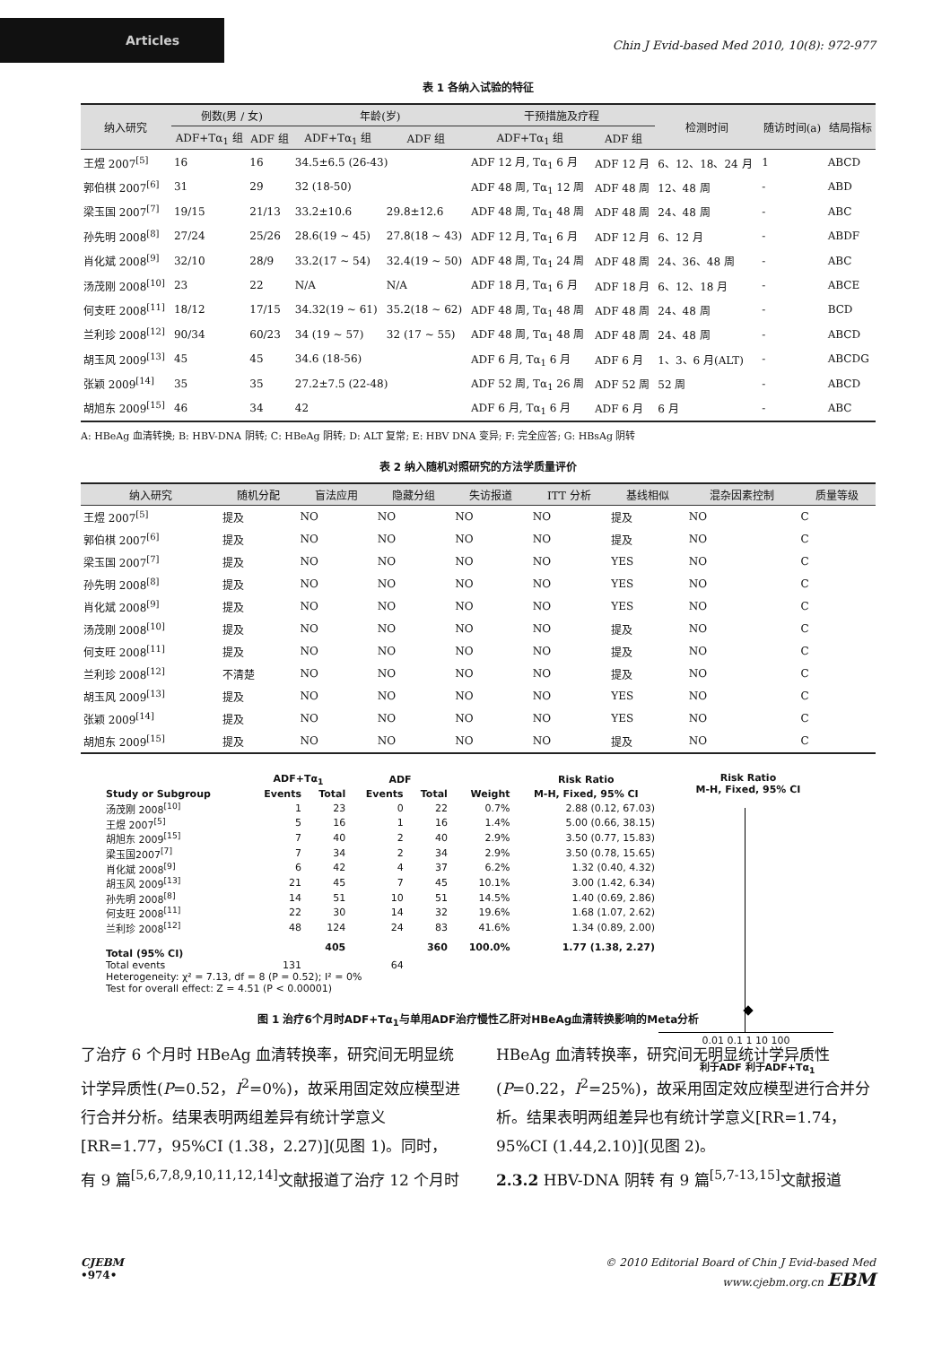Articles
Chin J Evid-based Med 2010, 10(8): 972-977
表 1 各纳入试验的特征
| 纳入研究 | 例数(男 / 女) | | 年龄(岁) | | 干预措施及疗程 | | 检测时间 | 随访时间(a) | 结局指标 |
| --- | --- | --- | --- | --- | --- | --- | --- | --- | --- |
| | ADF+Tα<sub>1</sub> 组 | ADF 组 | ADF+Tα<sub>1</sub> 组 | ADF 组 | ADF+Tα<sub>1</sub> 组 | ADF 组 | | | |
| 王煜 2007<sup>[5]</sup> | 16 | 16 | 34.5±6.5 (26-43) | | ADF 12 月, Tα<sub>1</sub> 6 月 | ADF 12 月 | 6、12、18、24 月 | 1 | ABCD |
| 郭伯棋 2007<sup>[6]</sup> | 31 | 29 | 32 (18-50) | | ADF 48 周, Tα<sub>1</sub> 12 周 | ADF 48 周 | 12、48 周 | - | ABD |
| 梁玉国 2007<sup>[7]</sup> | 19/15 | 21/13 | 33.2±10.6 | 29.8±12.6 | ADF 48 周, Tα<sub>1</sub> 48 周 | ADF 48 周 | 24、48 周 | - | ABC |
| 孙先明 2008<sup>[8]</sup> | 27/24 | 25/26 | 28.6(19 ~ 45) | 27.8(18 ~ 43) | ADF 12 月, Tα<sub>1</sub> 6 月 | ADF 12 月 | 6、12 月 | - | ABDF |
| 肖化斌 2008<sup>[9]</sup> | 32/10 | 28/9 | 33.2(17 ~ 54) | 32.4(19 ~ 50) | ADF 48 周, Tα<sub>1</sub> 24 周 | ADF 48 周 | 24、36、48 周 | - | ABC |
| 汤茂刚 2008<sup>[10]</sup> | 23 | 22 | N/A | N/A | ADF 18 月, Tα<sub>1</sub> 6 月 | ADF 18 月 | 6、12、18 月 | - | ABCE |
| 何支旺 2008<sup>[11]</sup> | 18/12 | 17/15 | 34.32(19 ~ 61) | 35.2(18 ~ 62) | ADF 48 周, Tα<sub>1</sub> 48 周 | ADF 48 周 | 24、48 周 | - | BCD |
| 兰利珍 2008<sup>[12]</sup> | 90/34 | 60/23 | 34 (19 ~ 57) | 32 (17 ~ 55) | ADF 48 周, Tα<sub>1</sub> 48 周 | ADF 48 周 | 24、48 周 | - | ABCD |
| 胡玉风 2009<sup>[13]</sup> | 45 | 45 | 34.6 (18-56) | | ADF 6 月, Tα<sub>1</sub> 6 月 | ADF 6 月 | 1、3、6 月(ALT) | - | ABCDG |
| 张颖 2009<sup>[14]</sup> | 35 | 35 | 27.2±7.5 (22-48) | | ADF 52 周, Tα<sub>1</sub> 26 周 | ADF 52 周 | 52 周 | - | ABCD |
| 胡旭东 2009<sup>[15]</sup> | 46 | 34 | 42 | | ADF 6 月, Tα<sub>1</sub> 6 月 | ADF 6 月 | 6 月 | - | ABC |
A: HBeAg 血清转换; B: HBV-DNA 阴转; C: HBeAg 阴转; D: ALT 复常; E: HBV DNA 变异; F: 完全应答; G: HBsAg 阴转
表 2 纳入随机对照研究的方法学质量评价
| 纳入研究 | 随机分配 | 盲法应用 | 隐藏分组 | 失访报道 | ITT 分析 | 基线相似 | 混杂因素控制 | 质量等级 |
| --- | --- | --- | --- | --- | --- | --- | --- | --- |
| 王煜 2007<sup>[5]</sup> | 提及 | NO | NO | NO | NO | 提及 | NO | C |
| 郭伯棋 2007<sup>[6]</sup> | 提及 | NO | NO | NO | NO | 提及 | NO | C |
| 梁玉国 2007<sup>[7]</sup> | 提及 | NO | NO | NO | NO | YES | NO | C |
| 孙先明 2008<sup>[8]</sup> | 提及 | NO | NO | NO | NO | YES | NO | C |
| 肖化斌 2008<sup>[9]</sup> | 提及 | NO | NO | NO | NO | YES | NO | C |
| 汤茂刚 2008<sup>[10]</sup> | 提及 | NO | NO | NO | NO | 提及 | NO | C |
| 何支旺 2008<sup>[11]</sup> | 提及 | NO | NO | NO | NO | 提及 | NO | C |
| 兰利珍 2008<sup>[12]</sup> | 不清楚 | NO | NO | NO | NO | 提及 | NO | C |
| 胡玉风 2009<sup>[13]</sup> | 提及 | NO | NO | NO | NO | YES | NO | C |
| 张颖 2009<sup>[14]</sup> | 提及 | NO | NO | NO | NO | YES | NO | C |
| 胡旭东 2009<sup>[15]</sup> | 提及 | NO | NO | NO | NO | 提及 | NO | C |
| | ADF+Tα<sub>1</sub> | | ADF | | | Risk Ratio |
| --- | --- | --- | --- | --- | --- | --- |
| Study or Subgroup | Events | Total | Events | Total | Weight | M-H, Fixed, 95% CI |
| 汤茂刚 2008<sup>[10]</sup> | 1 | 23 | 0 | 22 | 0.7% | 2.88 (0.12, 67.03) |
| 王煜 2007<sup>[5]</sup> | 5 | 16 | 1 | 16 | 1.4% | 5.00 (0.66, 38.15) |
| 胡旭东 2009<sup>[15]</sup> | 7 | 40 | 2 | 40 | 2.9% | 3.50 (0.77, 15.83) |
| 梁玉国2007<sup>[7]</sup> | 7 | 34 | 2 | 34 | 2.9% | 3.50 (0.78, 15.65) |
| 肖化斌 2008<sup>[9]</sup> | 6 | 42 | 4 | 37 | 6.2% | 1.32 (0.40, 4.32) |
| 胡玉风 2009<sup>[13]</sup> | 21 | 45 | 7 | 45 | 10.1% | 3.00 (1.42, 6.34) |
| 孙先明 2008<sup>[8]</sup> | 14 | 51 | 10 | 51 | 14.5% | 1.40 (0.69, 2.86) |
| 何支旺 2008<sup>[11]</sup> | 22 | 30 | 14 | 32 | 19.6% | 1.68 (1.07, 2.62) |
| 兰利珍 2008<sup>[12]</sup> | 48 | 124 | 24 | 83 | 41.6% | 1.34 (0.89, 2.00) |
| Total (95% CI) | | 405 | | 360 | 100.0% | 1.77 (1.38, 2.27) |
| Total events | 131 | | 64 | | | |
| Heterogeneity: χ² = 7.13, df = 8 (P = 0.52); I² = 0% | | | | | | |
| Test for overall effect: Z = 4.51 (P < 0.00001) | | | | | | |
Risk Ratio
M-H, Fixed, 95% CI
0.01 0.1 1 10 100
利于ADF 利于ADF+Tα<sub>1</sub>
图 1 治疗6个月时ADF+Tα<sub>1</sub>与单用ADF治疗慢性乙肝对HBeAg血清转换影响的Meta分析
了治疗 6 个月时 HBeAg 血清转换率，研究间无明显统计学异质性(P=0.52，I<sup>2</sup>=0%)，故采用固定效应模型进行合并分析。结果表明两组差异有统计学意义[RR=1.77，95%CI (1.38，2.27)](见图 1)。同时，有 9 篇<sup>[5,6,7,8,9,10,11,12,14]</sup>文献报道了治疗 12 个月时
HBeAg 血清转换率，研究间无明显统计学异质性(P=0.22，I<sup>2</sup>=25%)，故采用固定效应模型进行合并分析。结果表明两组差异也有统计学意义[RR=1.74，95%CI (1.44,2.10)](见图 2)。
2.3.2 HBV-DNA 阴转 有 9 篇<sup>[5,7-13,15]</sup>文献报道
CJEBM
•974•
© 2010 Editorial Board of Chin J Evid-based Med
www.cjebm.org.cn EBM